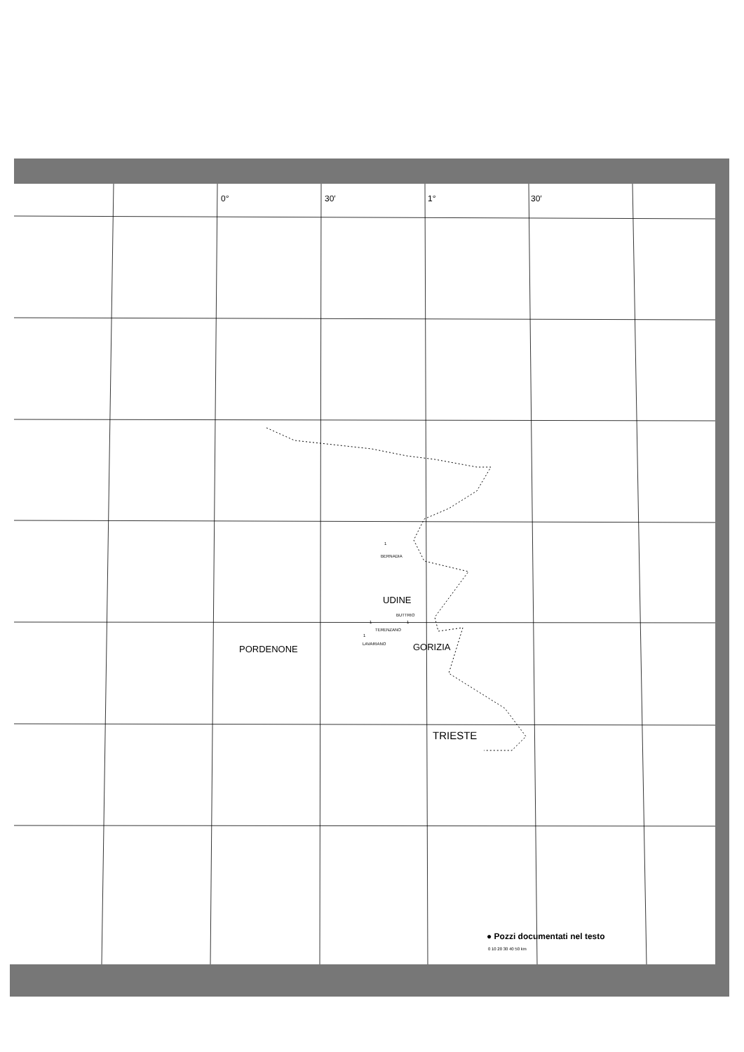0° 30′ 1° 30′
1
BERNADIA
UDINE
BUTTRIO
1
1
TERENZANO
1
LAVARIANO
PORDENONE GORIZIA
TRIESTE
● Pozzi documentati nel testo
0 10 20 30 40 50 km